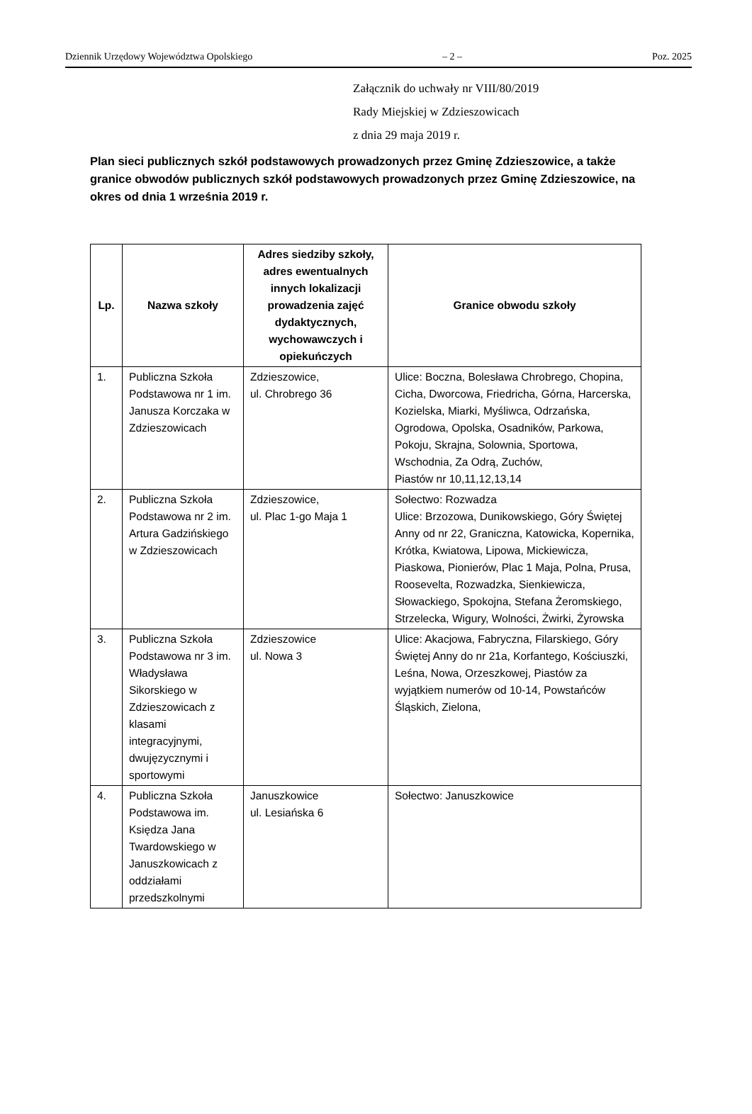Dziennik Urzędowy Województwa Opolskiego – 2 – Poz. 2025
Załącznik do uchwały nr VIII/80/2019
Rady Miejskiej w Zdzieszowicach
z dnia 29 maja 2019 r.
Plan sieci publicznych szkół podstawowych prowadzonych przez Gminę Zdzieszowice, a także granice obwodów publicznych szkół podstawowych prowadzonych przez Gminę Zdzieszowice, na okres od dnia 1 września 2019 r.
| Lp. | Nazwa szkoły | Adres siedziby szkoły, adres ewentualnych innych lokalizacji prowadzenia zajęć dydaktycznych, wychowawczych i opiekuńczych | Granice obwodu szkoły |
| --- | --- | --- | --- |
| 1. | Publiczna Szkoła Podstawowa nr 1 im. Janusza Korczaka w Zdzieszowicach | Zdzieszowice, ul. Chrobrego 36 | Ulice: Boczna, Bolesława Chrobrego, Chopina, Cicha, Dworcowa, Friedricha, Górna, Harcerska, Kozielska, Miarki, Myśliwca, Odrzańska, Ogrodowa, Opolska, Osadników, Parkowa, Pokoju, Skrajna, Solownia, Sportowa, Wschodnia, Za Odrą, Zuchów, Piastów nr 10,11,12,13,14 |
| 2. | Publiczna Szkoła Podstawowa nr 2 im. Artura Gadzińskiego w Zdzieszowicach | Zdzieszowice, ul. Plac 1-go Maja 1 | Sołectwo: Rozwadza Ulice: Brzozowa, Dunikowskiego, Góry Świętej Anny od nr 22, Graniczna, Katowicka, Kopernika, Krótka, Kwiatowa, Lipowa, Mickiewicza, Piaskowa, Pionierów, Plac 1 Maja, Polna, Prusa, Roosevelta, Rozwadzka, Sienkiewicza, Słowackiego, Spokojna, Stefana Żeromskiego, Strzelecka, Wigury, Wolności, Żwirki, Żyrowska |
| 3. | Publiczna Szkoła Podstawowa nr 3 im. Władysława Sikorskiego w Zdzieszowicach z klasami integracyjnymi, dwujęzycznymi i sportowymi | Zdzieszowice ul. Nowa 3 | Ulice: Akacjowa, Fabryczna, Filarskiego, Góry Świętej Anny do nr 21a, Korfantego, Kościuszki, Leśna, Nowa, Orzeszkowej, Piastów za wyjątkiem numerów od 10-14, Powstańców Śląskich, Zielona, |
| 4. | Publiczna Szkoła Podstawowa im. Księdza Jana Twardowskiego w Januszkowicach z oddziałami przedszkolnymi | Januszkowice ul. Lesiańska 6 | Sołectwo: Januszkowice |